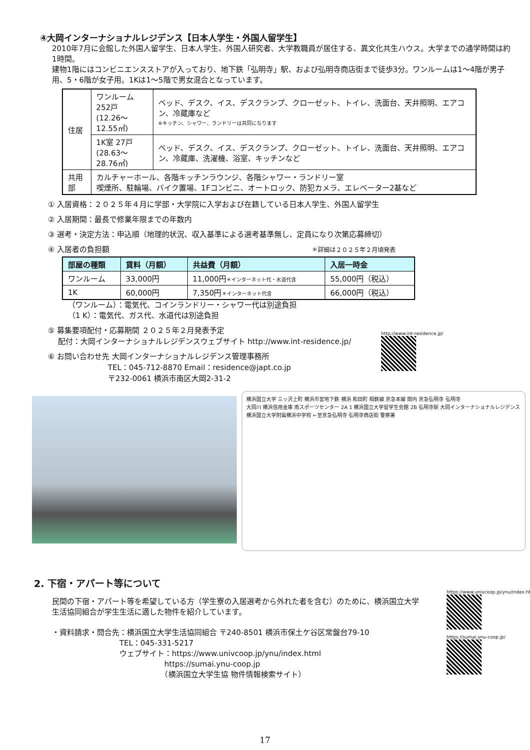④大岡インターナショナルレジデンス【日本人学生・外国人留学生】
2010年7月に会館した外国人留学生、日本人学生、外国人研究者、大学教職員が居住する、異文化共生ハウス。大学までの通学時間は約1時間。
建物1階にはコンビニエンスストアが入っており、地下鉄「弘明寺」駅、および弘明寺商店街まで徒歩3分。ワンルームは1～4階が男子用、5・6階が女子用。1Kは1～5階で男女混合となっています。
| 住居 | ワンルーム 252戸 (12.26～12.55㎡) | ベッド、デスク、イス、デスクランプ、クローゼット、トイレ、洗面台、天井照明、エアコン、冷蔵庫など ※キッチン、シャワー、ランドリーは共同になります |
| | 1K室 27戸 (28.63～28.76㎡) | ベッド、デスク、イス、デスクランプ、クローゼット、トイレ、洗面台、天井照明、エアコン、冷蔵庫、洗濯機、浴室、キッチンなど |
| 共用部 | カルチャーホール、各階キッチンラウンジ、各階シャワー・ランドリー室 喫煙所、駐輪場、バイク置場、1Fコンビニ、オートロック、防犯カメラ、エレベーター2基など | |
① 入居資格：２０２５年４月に学部・大学院に入学および在籍している日本人学生、外国人留学生
② 入居期間：最長で修業年限までの年数内
③ 選考・決定方法：申込順（地理的状況、収入基準による選考基準無し、定員になり次第応募締切）
④ 入居者の負担額 ＊詳細は２０２５年２月頃発表
| 部屋の種類 | 賃料（月額） | 共益費（月額） | 入居一時金 |
| --- | --- | --- | --- |
| ワンルーム | 33,000円 | 11,000円 ＊インターネット代・水道代含 | 55,000円（税込） |
| 1K | 60,000円 | 7,350円 ＊インターネット代含 | 66,000円（税込） |
（ワンルーム）：電気代、コインランドリー・シャワー代は別途負担
（1 K）：電気代、ガス代、水道代は別途負担
⑤ 募集要項配付・応募期間 ２０２５年２月発表予定
　 配付：大岡インターナショナルレジデンスウェブサイト http://www.int-residence.jp/
⑥ お問い合わせ先 大岡インターナショナルレジデンス管理事務所
　　　　　　　　TEL：045-712-8870 Email：residence@japt.co.jp
　　　　　　　　〒232-0061 横浜市南区大岡2-31-2
http://www.int-residence.jp/
横浜国立大学 三ッ沢上町 横浜市営地下鉄 横浜 和田町 相鉄線 京急本線 関内 京急弘明寺 弘明寺
大岡川 横浜信用金庫 南スポーツセンター 2A 1 横浜国立大学留学生会館 2B 弘明寺駅 大岡インターナショナルレジデンス 横浜国立大学附属横浜中学校 ←至京急弘明寺 弘明寺商店街 警察署
2. 下宿・アパート等について
民間の下宿・アパート等を希望している方（学生寮の入居選考から外れた者を含む）のために、横浜国立大学生活協同組合が学生生活に適した物件を紹介しています。
・資料請求・問合先：横浜国立大学生活協同組合 〒240-8501 横浜市保土ケ谷区常盤台79-10
　　　　　　　　　TEL：045-331-5217
　　　　　　　　　ウェブサイト：https://www.univcoop.jp/ynu/index.html
　　　　　　　　　　　　　　　https://sumai.ynu-coop.jp
　　　　　　　　　　　　　　　（横浜国立大学生協 物件情報検索サイト）
https://www.univcoop.jp/ynu/index.html
https://sumai.ynu-coop.jp/
17